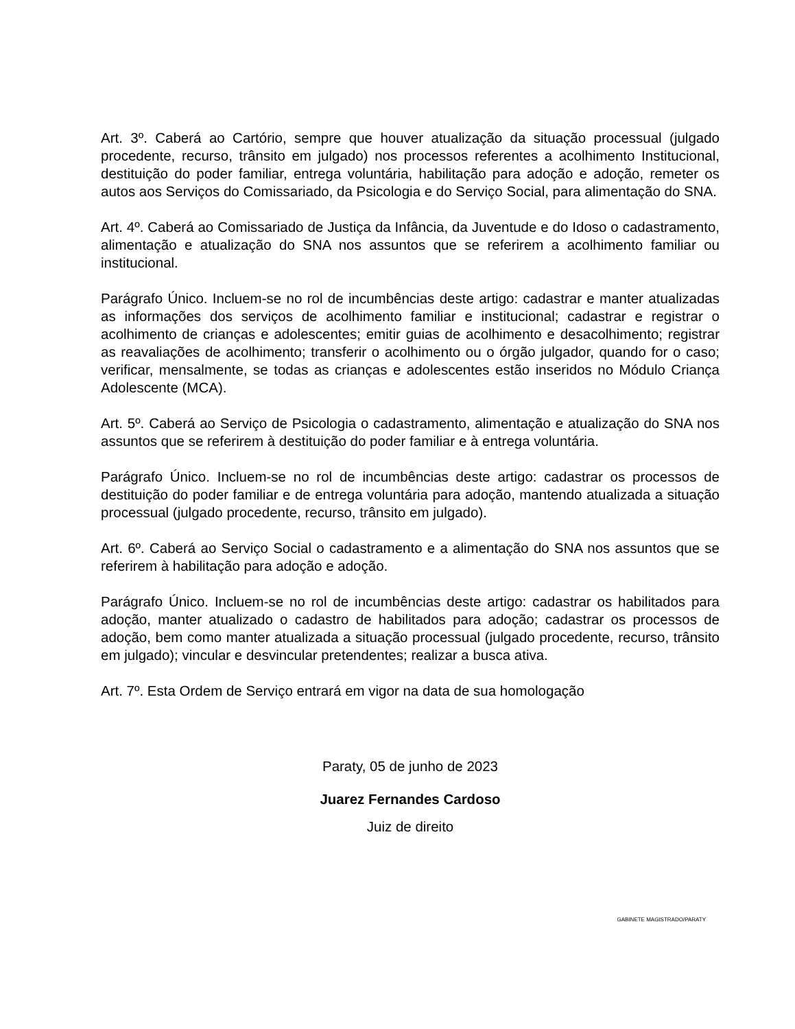Art. 3º. Caberá ao Cartório, sempre que houver atualização da situação processual (julgado procedente, recurso, trânsito em julgado) nos processos referentes a acolhimento Institucional, destituição do poder familiar, entrega voluntária, habilitação para adoção e adoção, remeter os autos aos Serviços do Comissariado, da Psicologia e do Serviço Social, para alimentação do SNA.
Art. 4º. Caberá ao Comissariado de Justiça da Infância, da Juventude e do Idoso o cadastramento, alimentação e atualização do SNA nos assuntos que se referirem a acolhimento familiar ou institucional.
Parágrafo Único. Incluem-se no rol de incumbências deste artigo: cadastrar e manter atualizadas as informações dos serviços de acolhimento familiar e institucional; cadastrar e registrar o acolhimento de crianças e adolescentes; emitir guias de acolhimento e desacolhimento; registrar as reavaliações de acolhimento; transferir o acolhimento ou o órgão julgador, quando for o caso; verificar, mensalmente, se todas as crianças e adolescentes estão inseridos no Módulo Criança Adolescente (MCA).
Art. 5º. Caberá ao Serviço de Psicologia o cadastramento, alimentação e atualização do SNA nos assuntos que se referirem à destituição do poder familiar e à entrega voluntária.
Parágrafo Único. Incluem-se no rol de incumbências deste artigo: cadastrar os processos de destituição do poder familiar e de entrega voluntária para adoção, mantendo atualizada a situação processual (julgado procedente, recurso, trânsito em julgado).
Art. 6º. Caberá ao Serviço Social o cadastramento e a alimentação do SNA nos assuntos que se referirem à habilitação para adoção e adoção.
Parágrafo Único. Incluem-se no rol de incumbências deste artigo: cadastrar os habilitados para adoção, manter atualizado o cadastro de habilitados para adoção; cadastrar os processos de adoção, bem como manter atualizada a situação processual (julgado procedente, recurso, trânsito em julgado); vincular e desvincular pretendentes; realizar a busca ativa.
Art. 7º. Esta Ordem de Serviço entrará em vigor na data de sua homologação
Paraty, 05 de junho de 2023
Juarez Fernandes Cardoso
Juiz de direito
GABINETE MAGISTRADO/PARATY